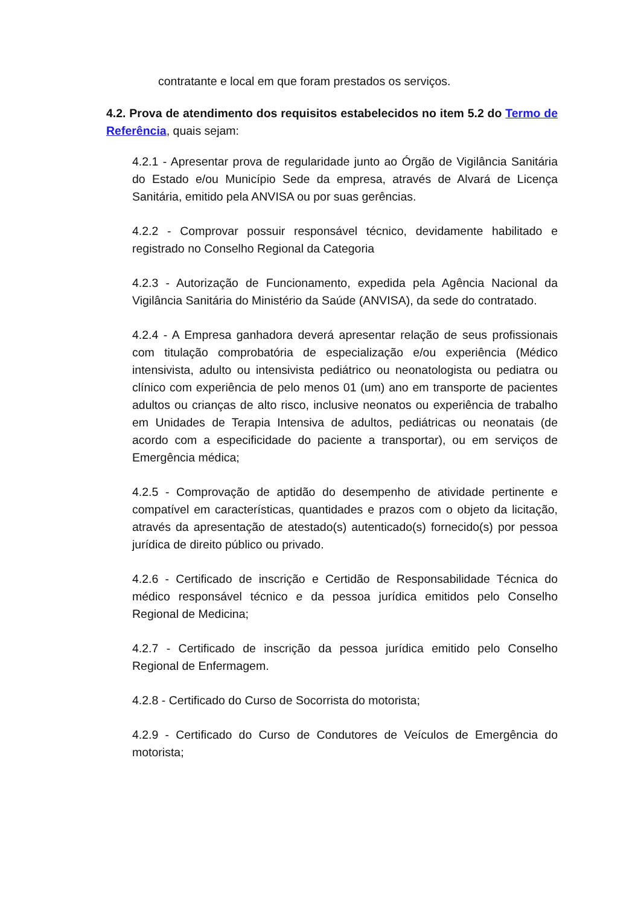contratante e local em que foram prestados os serviços.
4.2. Prova de atendimento dos requisitos estabelecidos no item 5.2 do Termo de Referência, quais sejam:
4.2.1 - Apresentar prova de regularidade junto ao Órgão de Vigilância Sanitária do Estado e/ou Município Sede da empresa, através de Alvará de Licença Sanitária, emitido pela ANVISA ou por suas gerências.
4.2.2 - Comprovar possuir responsável técnico, devidamente habilitado e registrado no Conselho Regional da Categoria
4.2.3 - Autorização de Funcionamento, expedida pela Agência Nacional da Vigilância Sanitária do Ministério da Saúde (ANVISA), da sede do contratado.
4.2.4 - A Empresa ganhadora deverá apresentar relação de seus profissionais com titulação comprobatória de especialização e/ou experiência (Médico intensivista, adulto ou intensivista pediátrico ou neonatologista ou pediatra ou clínico com experiência de pelo menos 01 (um) ano em transporte de pacientes adultos ou crianças de alto risco, inclusive neonatos ou experiência de trabalho em Unidades de Terapia Intensiva de adultos, pediátricas ou neonatais (de acordo com a especificidade do paciente a transportar), ou em serviços de Emergência médica;
4.2.5 - Comprovação de aptidão do desempenho de atividade pertinente e compatível em características, quantidades e prazos com o objeto da licitação, através da apresentação de atestado(s) autenticado(s) fornecido(s) por pessoa jurídica de direito público ou privado.
4.2.6 - Certificado de inscrição e Certidão de Responsabilidade Técnica do médico responsável técnico e da pessoa jurídica emitidos pelo Conselho Regional de Medicina;
4.2.7 - Certificado de inscrição da pessoa jurídica emitido pelo Conselho Regional de Enfermagem.
4.2.8 - Certificado do Curso de Socorrista do motorista;
4.2.9 - Certificado do Curso de Condutores de Veículos de Emergência do motorista;